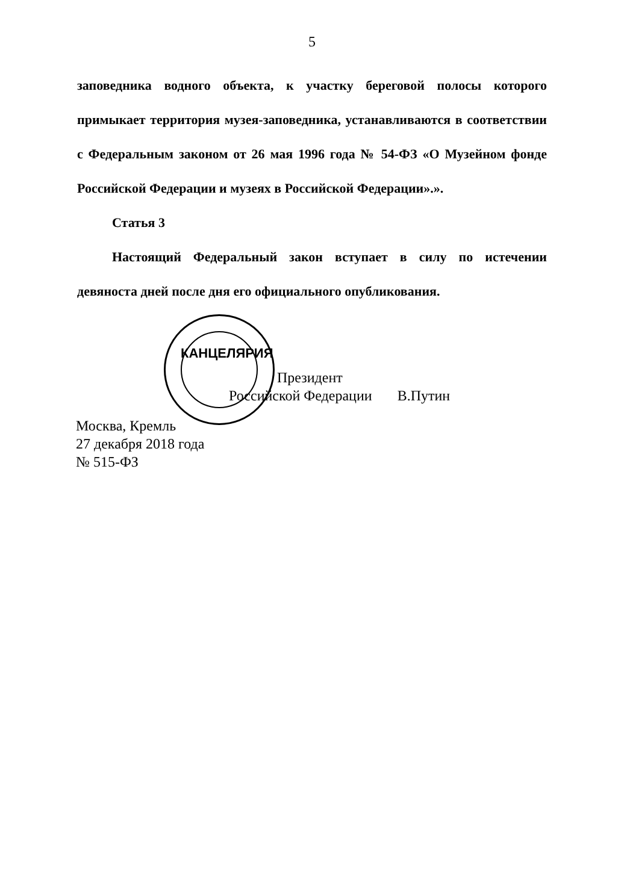5
заповедника водного объекта, к участку береговой полосы которого примыкает территория музея-заповедника, устанавливаются в соответствии с Федеральным законом от 26 мая 1996 года № 54-ФЗ «О Музейном фонде Российской Федерации и музеях в Российской Федерации».».
Статья 3
Настоящий Федеральный закон вступает в силу по истечении девяноста дней после дня его официального опубликования.
Президент
Российской Федерации В.Путин
КАНЦЕЛЯРИЯ
Москва, Кремль
27 декабря 2018 года
№ 515-ФЗ